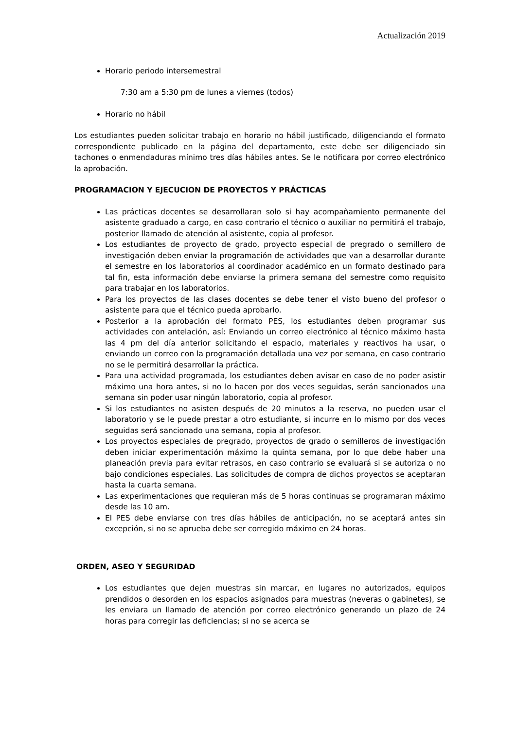Actualización 2019
Horario periodo intersemestral
7:30 am a 5:30 pm de lunes a viernes (todos)
Horario no hábil
Los estudiantes pueden solicitar trabajo en horario no hábil justificado, diligenciando el formato correspondiente publicado en la página del departamento, este debe ser diligenciado sin tachones o enmendaduras mínimo tres días hábiles antes. Se le notificara por correo electrónico la aprobación.
PROGRAMACION Y EJECUCION DE PROYECTOS Y PRÁCTICAS
Las prácticas docentes se desarrollaran solo si hay acompañamiento permanente del asistente graduado a cargo, en caso contrario el técnico o auxiliar no permitirá el trabajo, posterior llamado de atención al asistente, copia al profesor.
Los estudiantes de proyecto de grado, proyecto especial de pregrado o semillero de investigación deben enviar la programación de actividades que van a desarrollar durante el semestre en los laboratorios al coordinador académico en un formato destinado para tal fin, esta información debe enviarse la primera semana del semestre como requisito para trabajar en los laboratorios.
Para los proyectos de las clases docentes se debe tener el visto bueno del profesor o asistente para que el técnico pueda aprobarlo.
Posterior a la aprobación del formato PES, los estudiantes deben programar sus actividades con antelación, así: Enviando un correo electrónico al técnico máximo hasta las 4 pm del día anterior solicitando el espacio, materiales y reactivos ha usar, o enviando un correo con la programación detallada una vez por semana, en caso contrario no se le permitirá desarrollar la práctica.
Para una actividad programada, los estudiantes deben avisar en caso de no poder asistir máximo una hora antes, si no lo hacen por dos veces seguidas, serán sancionados una semana sin poder usar ningún laboratorio, copia al profesor.
Si los estudiantes no asisten después de 20 minutos a la reserva, no pueden usar el laboratorio y se le puede prestar a otro estudiante, si incurre en lo mismo por dos veces seguidas será sancionado una semana, copia al profesor.
Los proyectos especiales de pregrado, proyectos de grado o semilleros de investigación deben iniciar experimentación máximo la quinta semana, por lo que debe haber una planeación previa para evitar retrasos, en caso contrario se evaluará si se autoriza o no bajo condiciones especiales. Las solicitudes de compra de dichos proyectos se aceptaran hasta la cuarta semana.
Las experimentaciones que requieran más de 5 horas continuas se programaran máximo desde las 10 am.
El PES debe enviarse con tres días hábiles de anticipación, no se aceptará antes sin excepción, si no se aprueba debe ser corregido máximo en 24 horas.
ORDEN, ASEO Y SEGURIDAD
Los estudiantes que dejen muestras sin marcar, en lugares no autorizados, equipos prendidos o desorden en los espacios asignados para muestras (neveras o gabinetes), se les enviara un llamado de atención por correo electrónico generando un plazo de 24 horas para corregir las deficiencias; si no se acerca se